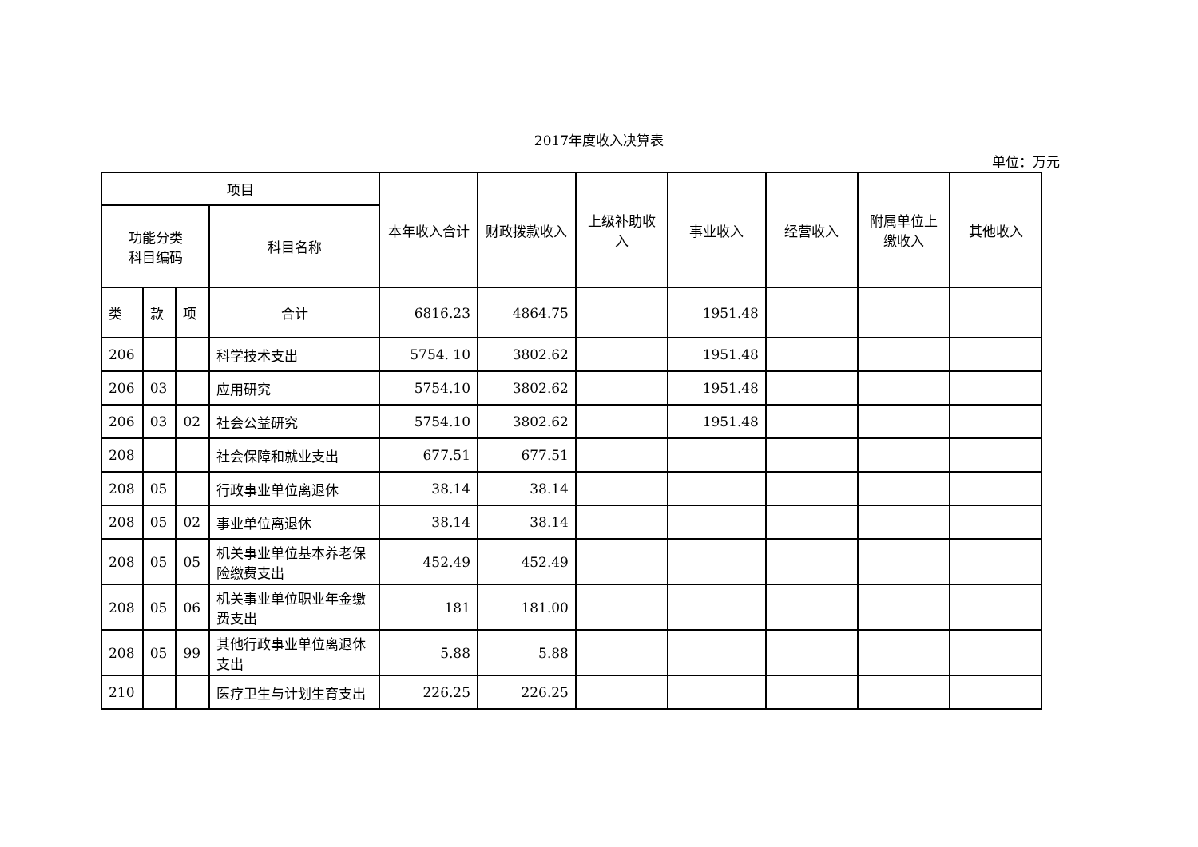2017年度收入决算表
单位：万元
| 项目 | | | | 本年收入合计 | 财政拨款收入 | 上级补助收入 | 事业收入 | 经营收入 | 附属单位上缴收入 | 其他收入 |
| --- | --- | --- | --- | --- | --- | --- | --- | --- | --- | --- |
| 功能分类 科目编码 | | | 科目名称 | | | | | | | |
| 类 | 款 | 项 | 合计 | 6816.23 | 4864.75 | | 1951.48 | | | |
| 206 | | | 科学技术支出 | 5754. 10 | 3802.62 | | 1951.48 | | | |
| 206 | 03 | | 应用研究 | 5754.10 | 3802.62 | | 1951.48 | | | |
| 206 | 03 | 02 | 社会公益研究 | 5754.10 | 3802.62 | | 1951.48 | | | |
| 208 | | | 社会保障和就业支出 | 677.51 | 677.51 | | | | | |
| 208 | 05 | | 行政事业单位离退休 | 38.14 | 38.14 | | | | | |
| 208 | 05 | 02 | 事业单位离退休 | 38.14 | 38.14 | | | | | |
| 208 | 05 | 05 | 机关事业单位基本养老保险缴费支出 | 452.49 | 452.49 | | | | | |
| 208 | 05 | 06 | 机关事业单位职业年金缴费支出 | 181 | 181.00 | | | | | |
| 208 | 05 | 99 | 其他行政事业单位离退休支出 | 5.88 | 5.88 | | | | | |
| 210 | | | 医疗卫生与计划生育支出 | 226.25 | 226.25 | | | | | |